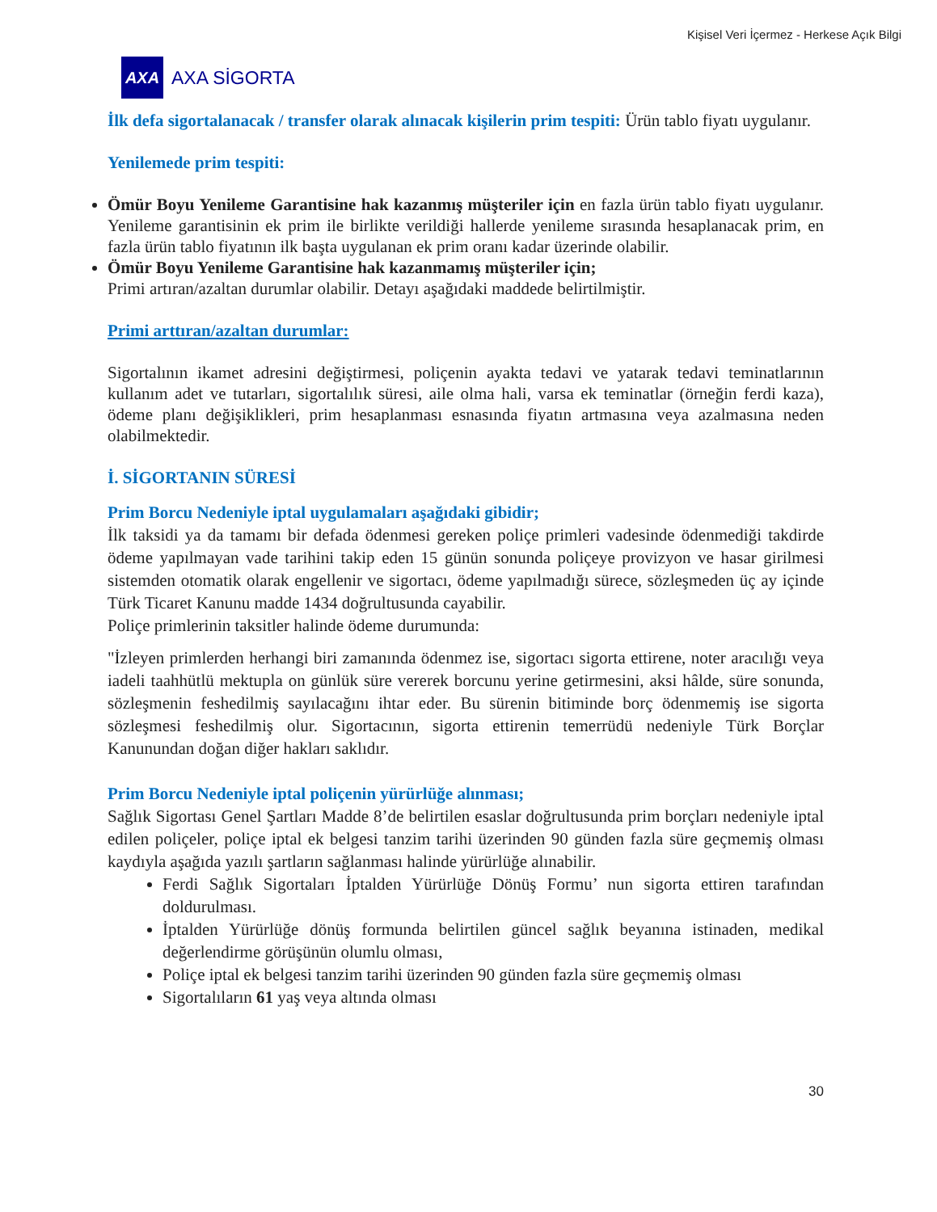Kişisel Veri İçermez - Herkese Açık Bilgi
AXA
AXA SİGORTA
İlk defa sigortalanacak / transfer olarak alınacak kişilerin prim tespiti: Ürün tablo fiyatı uygulanır.
Yenilemede prim tespiti:
Ömür Boyu Yenileme Garantisine hak kazanmış müşteriler için en fazla ürün tablo fiyatı uygulanır. Yenileme garantisinin ek prim ile birlikte verildiği hallerde yenileme sırasında hesaplanacak prim, en fazla ürün tablo fiyatının ilk başta uygulanan ek prim oranı kadar üzerinde olabilir.
Ömür Boyu Yenileme Garantisine hak kazanmamış müşteriler için;
Primi artıran/azaltan durumlar olabilir. Detayı aşağıdaki maddede belirtilmiştir.
Primi arttıran/azaltan durumlar:
Sigortalının ikamet adresini değiştirmesi, poliçenin ayakta tedavi ve yatarak tedavi teminatlarının kullanım adet ve tutarları, sigortalılık süresi, aile olma hali, varsa ek teminatlar (örneğin ferdi kaza), ödeme planı değişiklikleri, prim hesaplanması esnasında fiyatın artmasına veya azalmasına neden olabilmektedir.
İ. SİGORTANIN SÜRESİ
Prim Borcu Nedeniyle iptal uygulamaları aşağıdaki gibidir;
İlk taksidi ya da tamamı bir defada ödenmesi gereken poliçe primleri vadesinde ödenmediği takdirde ödeme yapılmayan vade tarihini takip eden 15 günün sonunda poliçeye provizyon ve hasar girilmesi sistemden otomatik olarak engellenir ve sigortacı, ödeme yapılmadığı sürece, sözleşmeden üç ay içinde Türk Ticaret Kanunu madde 1434 doğrultusunda cayabilir.
Poliçe primlerinin taksitler halinde ödeme durumunda:
"İzleyen primlerden herhangi biri zamanında ödenmez ise, sigortacı sigorta ettirene, noter aracılığı veya iadeli taahhütlü mektupla on günlük süre vererek borcunu yerine getirmesini, aksi hâlde, süre sonunda, sözleşmenin feshedilmiş sayılacağını ihtar eder. Bu sürenin bitiminde borç ödenmemiş ise sigorta sözleşmesi feshedilmiş olur. Sigortacının, sigorta ettirenin temerrüdü nedeniyle Türk Borçlar Kanunundan doğan diğer hakları saklıdır.
Prim Borcu Nedeniyle iptal poliçenin yürürlüğe alınması;
Sağlık Sigortası Genel Şartları Madde 8’de belirtilen esaslar doğrultusunda prim borçları nedeniyle iptal edilen poliçeler, poliçe iptal ek belgesi tanzim tarihi üzerinden 90 günden fazla süre geçmemiş olması kaydıyla aşağıda yazılı şartların sağlanması halinde yürürlüğe alınabilir.
Ferdi Sağlık Sigortaları İptalden Yürürlüğe Dönüş Formu’ nun sigorta ettiren tarafından doldurulması.
İptalden Yürürlüğe dönüş formunda belirtilen güncel sağlık beyanına istinaden, medikal değerlendirme görüşünün olumlu olması,
Poliçe iptal ek belgesi tanzim tarihi üzerinden 90 günden fazla süre geçmemiş olması
Sigortalıların 61 yaş veya altında olması
30